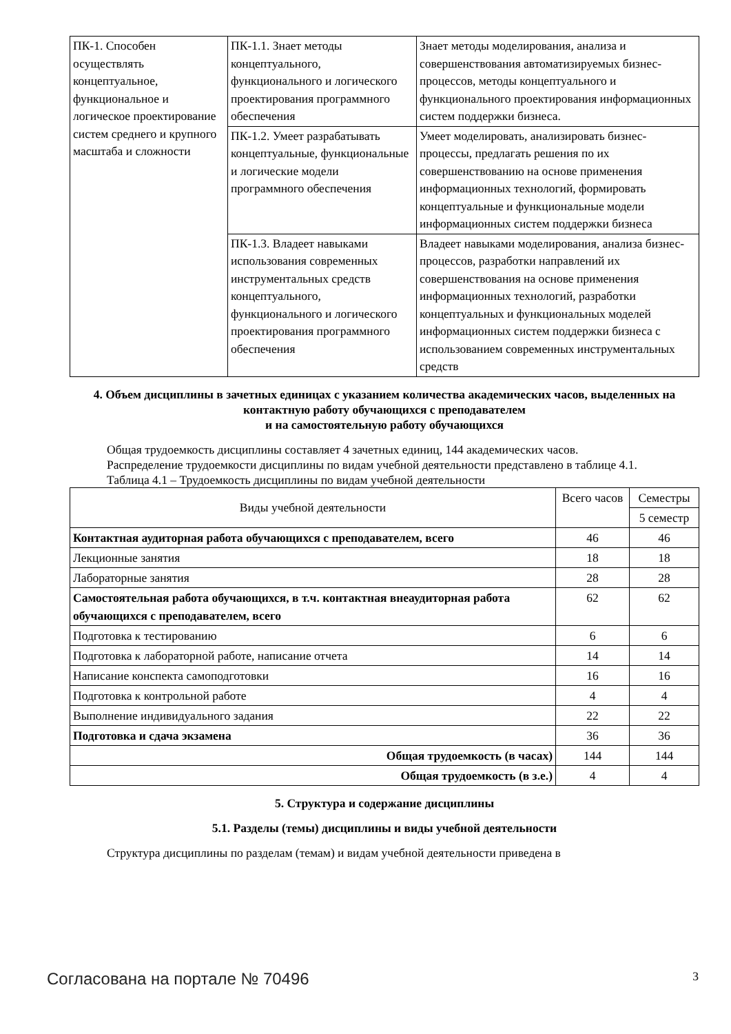| ПК-1. Способен осуществлять концептуальное, функциональное и логическое проектирование систем среднего и крупного масштаба и сложности | ПК-1.1. Знает методы концептуального, функционального и логического проектирования программного обеспечения | Знает методы моделирования, анализа и совершенствования автоматизируемых бизнес-процессов, методы концептуального и функционального проектирования информационных систем поддержки бизнеса. |
| | ПК-1.2. Умеет разрабатывать концептуальные, функциональные и логические модели программного обеспечения | Умеет моделировать, анализировать бизнес-процессы, предлагать решения по их совершенствованию на основе применения информационных технологий, формировать концептуальные и функциональные модели информационных систем поддержки бизнеса |
| | ПК-1.3. Владеет навыками использования современных инструментальных средств концептуального, функционального и логического проектирования программного обеспечения | Владеет навыками моделирования, анализа бизнес-процессов, разработки направлений их совершенствования на основе применения информационных технологий, разработки концептуальных и функциональных моделей информационных систем поддержки бизнеса с использованием современных инструментальных средств |
4. Объем дисциплины в зачетных единицах с указанием количества академических часов, выделенных на контактную работу обучающихся с преподавателем
и на самостоятельную работу обучающихся
Общая трудоемкость дисциплины составляет 4 зачетных единиц, 144 академических часов.
Распределение трудоемкости дисциплины по видам учебной деятельности представлено в таблице 4.1.
Таблица 4.1 – Трудоемкость дисциплины по видам учебной деятельности
| Виды учебной деятельности | Всего часов | Семестры |
| | | 5 семестр |
| Контактная аудиторная работа обучающихся с преподавателем, всего | 46 | 46 |
| Лекционные занятия | 18 | 18 |
| Лабораторные занятия | 28 | 28 |
| Самостоятельная работа обучающихся, в т.ч. контактная внеаудиторная работа обучающихся с преподавателем, всего | 62 | 62 |
| Подготовка к тестированию | 6 | 6 |
| Подготовка к лабораторной работе, написание отчета | 14 | 14 |
| Написание конспекта самоподготовки | 16 | 16 |
| Подготовка к контрольной работе | 4 | 4 |
| Выполнение индивидуального задания | 22 | 22 |
| Подготовка и сдача экзамена | 36 | 36 |
| Общая трудоемкость (в часах) | 144 | 144 |
| Общая трудоемкость (в з.е.) | 4 | 4 |
5. Структура и содержание дисциплины
5.1. Разделы (темы) дисциплины и виды учебной деятельности
Структура дисциплины по разделам (темам) и видам учебной деятельности приведена в
Согласована на портале № 70496 3